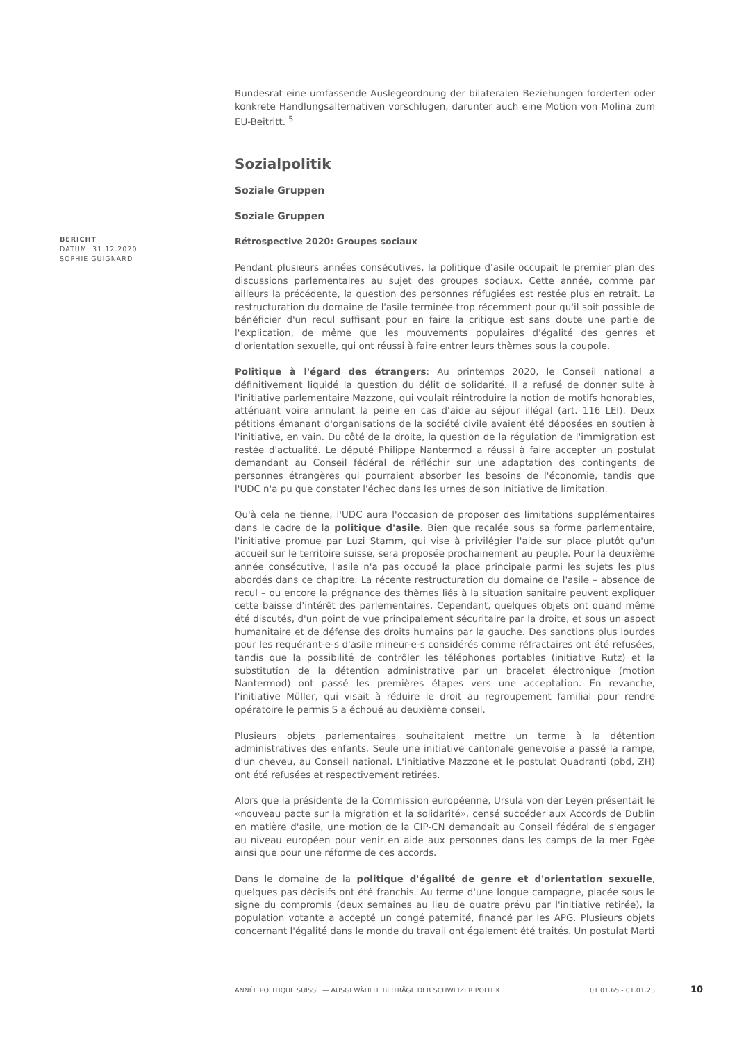BERICHT
DATUM: 31.12.2020
SOPHIE GUIGNARD
Bundesrat eine umfassende Auslegeordnung der bilateralen Beziehungen forderten oder konkrete Handlungsalternativen vorschlugen, darunter auch eine Motion von Molina zum EU-Beitritt. <sup>5</sup>
Sozialpolitik
Soziale Gruppen
Soziale Gruppen
Rétrospective 2020: Groupes sociaux
Pendant plusieurs années consécutives, la politique d'asile occupait le premier plan des discussions parlementaires au sujet des groupes sociaux. Cette année, comme par ailleurs la précédente, la question des personnes réfugiées est restée plus en retrait. La restructuration du domaine de l'asile terminée trop récemment pour qu'il soit possible de bénéficier d'un recul suffisant pour en faire la critique est sans doute une partie de l'explication, de même que les mouvements populaires d'égalité des genres et d'orientation sexuelle, qui ont réussi à faire entrer leurs thèmes sous la coupole.
Politique à l'égard des étrangers: Au printemps 2020, le Conseil national a définitivement liquidé la question du délit de solidarité. Il a refusé de donner suite à l'initiative parlementaire Mazzone, qui voulait réintroduire la notion de motifs honorables, atténuant voire annulant la peine en cas d'aide au séjour illégal (art. 116 LEI). Deux pétitions émanant d'organisations de la société civile avaient été déposées en soutien à l'initiative, en vain. Du côté de la droite, la question de la régulation de l'immigration est restée d'actualité. Le député Philippe Nantermod a réussi à faire accepter un postulat demandant au Conseil fédéral de réfléchir sur une adaptation des contingents de personnes étrangères qui pourraient absorber les besoins de l'économie, tandis que l'UDC n'a pu que constater l'échec dans les urnes de son initiative de limitation.
Qu'à cela ne tienne, l'UDC aura l'occasion de proposer des limitations supplémentaires dans le cadre de la politique d'asile. Bien que recalée sous sa forme parlementaire, l'initiative promue par Luzi Stamm, qui vise à privilégier l'aide sur place plutôt qu'un accueil sur le territoire suisse, sera proposée prochainement au peuple. Pour la deuxième année consécutive, l'asile n'a pas occupé la place principale parmi les sujets les plus abordés dans ce chapitre. La récente restructuration du domaine de l'asile – absence de recul – ou encore la prégnance des thèmes liés à la situation sanitaire peuvent expliquer cette baisse d'intérêt des parlementaires. Cependant, quelques objets ont quand même été discutés, d'un point de vue principalement sécuritaire par la droite, et sous un aspect humanitaire et de défense des droits humains par la gauche. Des sanctions plus lourdes pour les requérant-e-s d'asile mineur-e-s considérés comme réfractaires ont été refusées, tandis que la possibilité de contrôler les téléphones portables (initiative Rutz) et la substitution de la détention administrative par un bracelet électronique (motion Nantermod) ont passé les premières étapes vers une acceptation. En revanche, l'initiative Müller, qui visait à réduire le droit au regroupement familial pour rendre opératoire le permis S a échoué au deuxième conseil.
Plusieurs objets parlementaires souhaitaient mettre un terme à la détention administratives des enfants. Seule une initiative cantonale genevoise a passé la rampe, d'un cheveu, au Conseil national. L'initiative Mazzone et le postulat Quadranti (pbd, ZH) ont été refusées et respectivement retirées.
Alors que la présidente de la Commission européenne, Ursula von der Leyen présentait le «nouveau pacte sur la migration et la solidarité», censé succéder aux Accords de Dublin en matière d'asile, une motion de la CIP-CN demandait au Conseil fédéral de s'engager au niveau européen pour venir en aide aux personnes dans les camps de la mer Egée ainsi que pour une réforme de ces accords.
Dans le domaine de la politique d'égalité de genre et d'orientation sexuelle, quelques pas décisifs ont été franchis. Au terme d'une longue campagne, placée sous le signe du compromis (deux semaines au lieu de quatre prévu par l'initiative retirée), la population votante a accepté un congé paternité, financé par les APG. Plusieurs objets concernant l'égalité dans le monde du travail ont également été traités. Un postulat Marti
ANNÉE POLITIQUE SUISSE — AUSGEWÄHLTE BEITRÄGE DER SCHWEIZER POLITIK 01.01.65 - 01.01.23
10